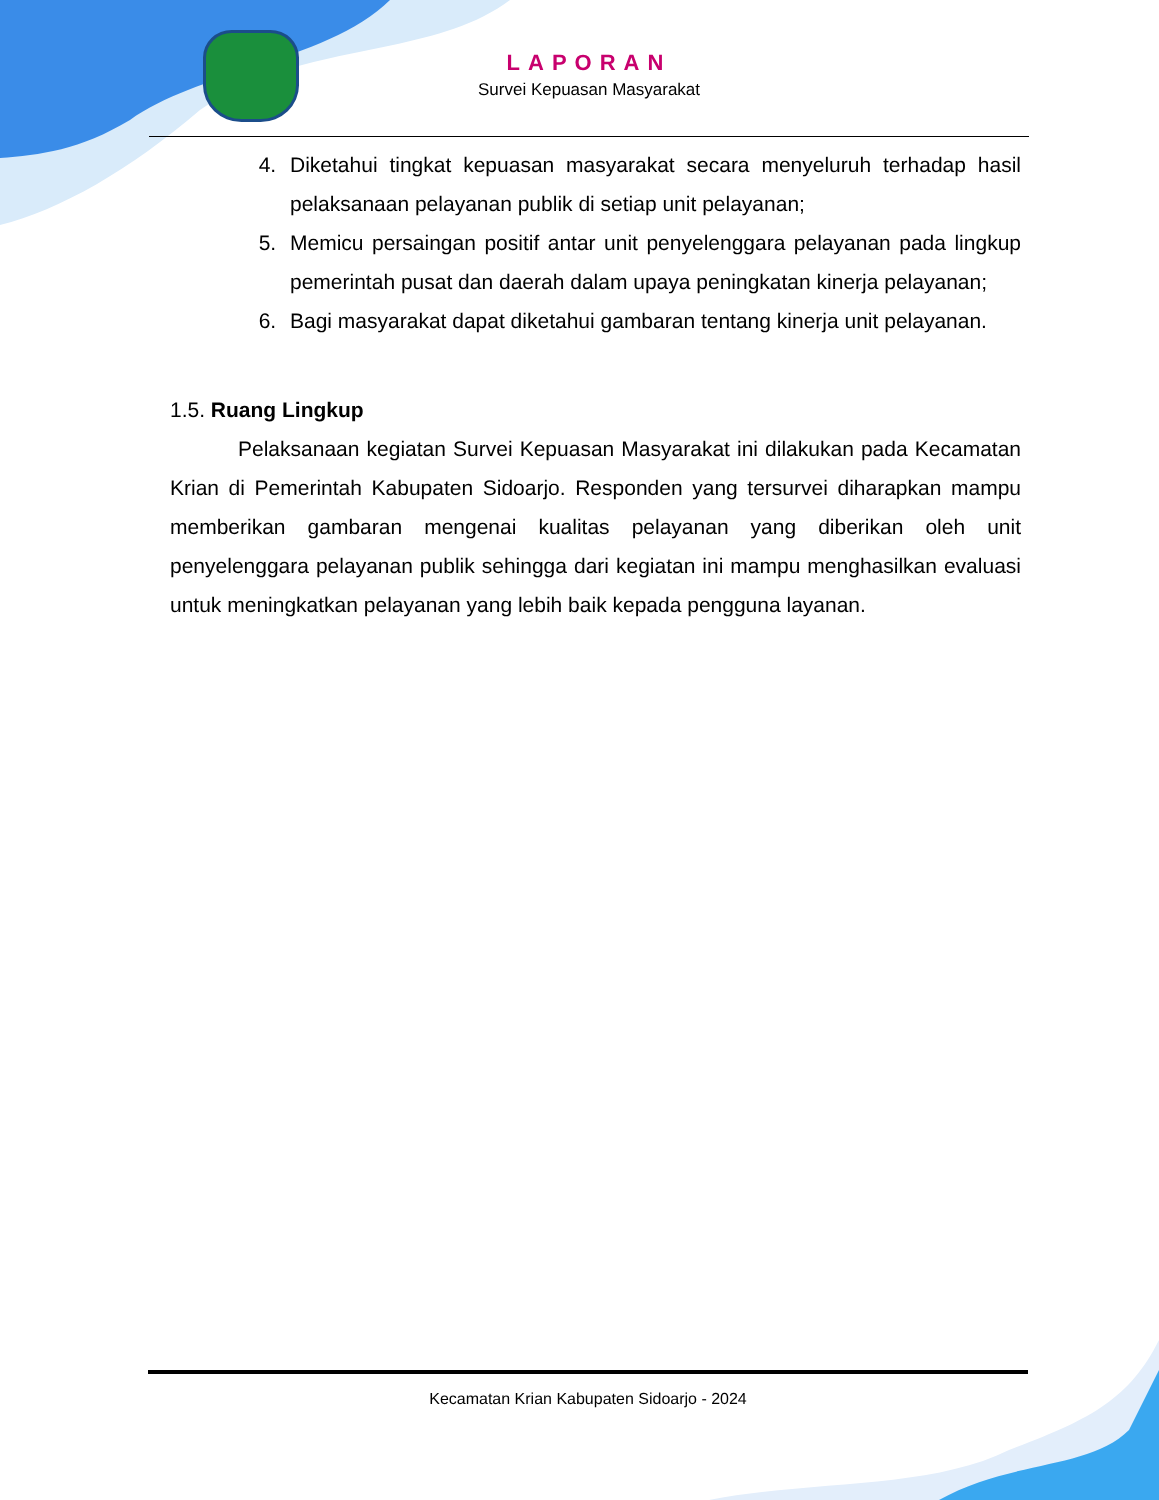LAPORAN
Survei Kepuasan Masyarakat
4. Diketahui tingkat kepuasan masyarakat secara menyeluruh terhadap hasil pelaksanaan pelayanan publik di setiap unit pelayanan;
5. Memicu persaingan positif antar unit penyelenggara pelayanan pada lingkup pemerintah pusat dan daerah dalam upaya peningkatan kinerja pelayanan;
6. Bagi masyarakat dapat diketahui gambaran tentang kinerja unit pelayanan.
1.5. Ruang Lingkup
Pelaksanaan kegiatan Survei Kepuasan Masyarakat ini dilakukan pada Kecamatan Krian di Pemerintah Kabupaten Sidoarjo. Responden yang tersurvei diharapkan mampu memberikan gambaran mengenai kualitas pelayanan yang diberikan oleh unit penyelenggara pelayanan publik sehingga dari kegiatan ini mampu menghasilkan evaluasi untuk meningkatkan pelayanan yang lebih baik kepada pengguna layanan.
Kecamatan Krian Kabupaten Sidoarjo - 2024